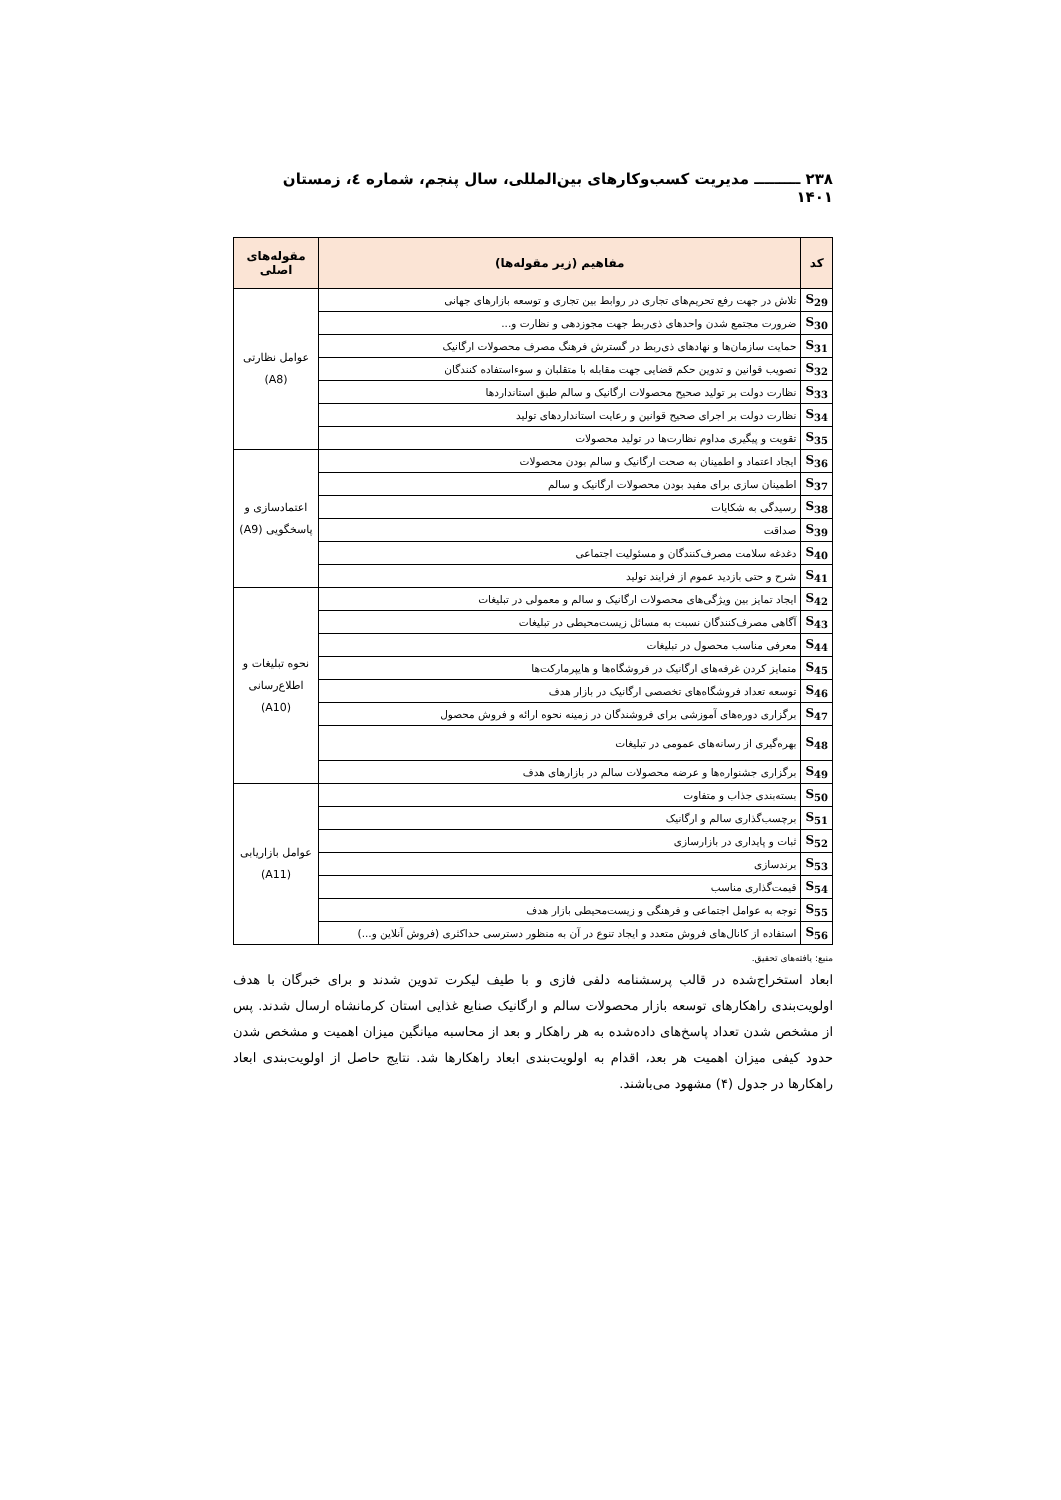۲۳۸ ـــــــــ مدیریت کسب‌وکارهای بین‌المللی، سال پنجم، شماره ٤، زمستان ۱۴۰۱
| کد | مفاهیم (زیر مقوله‌ها) | مقوله‌های اصلی |
| --- | --- | --- |
| S<sub>29</sub> | تلاش در جهت رفع تحریم‌های تجاری در روابط بین تجاری و توسعه بازارهای جهانی | عوامل نظارتی (A8) |
| S<sub>30</sub> | ضرورت مجتمع شدن واحدهای ذی‌ربط جهت مجوزدهی و نظارت و... | |
| S<sub>31</sub> | حمایت سازمان‌ها و نهادهای ذی‌ربط در گسترش فرهنگ مصرف محصولات ارگانیک | |
| S<sub>32</sub> | تصویب قوانین و تدوین حکم قضایی جهت مقابله با متقلبان و سوءاستفاده کنندگان | |
| S<sub>33</sub> | نظارت دولت بر تولید صحیح محصولات ارگانیک و سالم طبق استانداردها | |
| S<sub>34</sub> | نظارت دولت بر اجرای صحیح قوانین و رعایت استانداردهای تولید | |
| S<sub>35</sub> | تقویت و پیگیری مداوم نظارت‌ها در تولید محصولات | |
| S<sub>36</sub> | ایجاد اعتماد و اطمینان به صحت ارگانیک و سالم بودن محصولات | اعتمادسازی و پاسخگویی (A9) |
| S<sub>37</sub> | اطمینان سازی برای مفید بودن محصولات ارگانیک و سالم | |
| S<sub>38</sub> | رسیدگی به شکایات | |
| S<sub>39</sub> | صداقت | |
| S<sub>40</sub> | دغدغه سلامت مصرف‌کنندگان و مسئولیت اجتماعی | |
| S<sub>41</sub> | شرح و حتی بازدید عموم از فرایند تولید | |
| S<sub>42</sub> | ایجاد تمایز بین ویژگی‌های محصولات ارگانیک و سالم و معمولی در تبلیغات | نحوه تبلیغات و اطلاع‌رسانی (A10) |
| S<sub>43</sub> | آگاهی مصرف‌کنندگان نسبت به مسائل زیست‌محیطی در تبلیغات | |
| S<sub>44</sub> | معرفی مناسب محصول در تبلیغات | |
| S<sub>45</sub> | متمایز کردن غرفه‌های ارگانیک در فروشگاه‌ها و هایپرمارکت‌ها | |
| S<sub>46</sub> | توسعه تعداد فروشگاه‌های تخصصی ارگانیک در بازار هدف | |
| S<sub>47</sub> | برگزاری دوره‌های آموزشی برای فروشندگان در زمینه نحوه ارائه و فروش محصول | |
| S<sub>48</sub> | بهره‌گیری از رسانه‌های عمومی در تبلیغات | |
| S<sub>49</sub> | برگزاری جشنواره‌ها و عرضه محصولات سالم در بازارهای هدف | |
| S<sub>50</sub> | بسته‌بندی جذاب و متفاوت | عوامل بازاریابی (A11) |
| S<sub>51</sub> | برچسب‌گذاری سالم و ارگانیک | |
| S<sub>52</sub> | ثبات و پایداری در بازارسازی | |
| S<sub>53</sub> | برندسازی | |
| S<sub>54</sub> | قیمت‌گذاری مناسب | |
| S<sub>55</sub> | توجه به عوامل اجتماعی و فرهنگی و زیست‌محیطی بازار هدف | |
| S<sub>56</sub> | استفاده از کانال‌های فروش متعدد و ایجاد تنوع در آن به منظور دسترسی حداکثری (فروش آنلاین و...) | |
منبع: یافته‌های تحقیق.
ابعاد استخراج‌شده در قالب پرسشنامه دلفی فازی و با طیف لیکرت تدوین شدند و برای خبرگان با هدف اولویت‌بندی راهکارهای توسعه بازار محصولات سالم و ارگانیک صنایع غذایی استان کرمانشاه ارسال شدند. پس از مشخص شدن تعداد پاسخ‌های داده‌شده به هر راهکار و بعد از محاسبه میانگین میزان اهمیت و مشخص شدن حدود کیفی میزان اهمیت هر بعد، اقدام به اولویت‌بندی ابعاد راهکارها شد. نتایج حاصل از اولویت‌بندی ابعاد راهکارها در جدول (۴) مشهود می‌باشند.